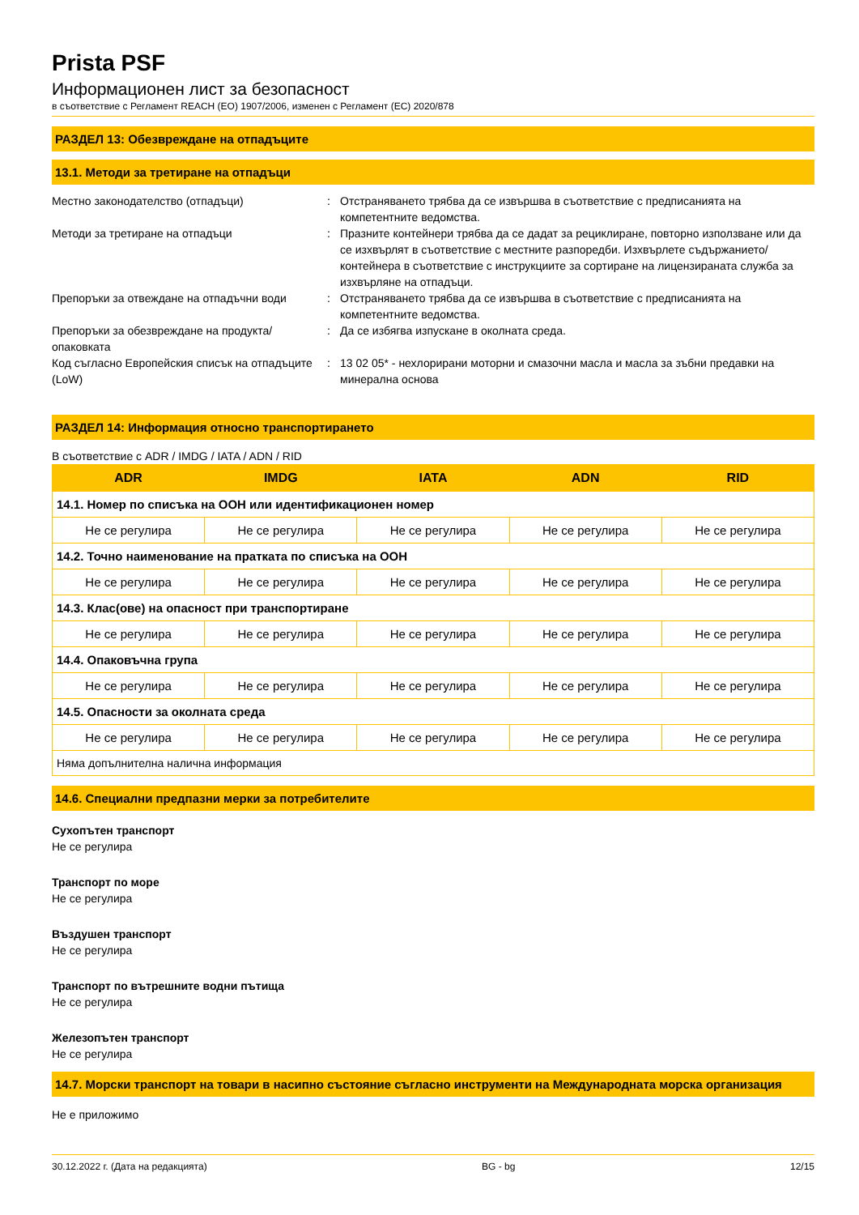Prista PSF
Информационен лист за безопасност
в съответствие с Регламент REACH (ЕО) 1907/2006, изменен с Регламент (ЕС) 2020/878
РАЗДЕЛ 13: Обезвреждане на отпадъците
13.1. Методи за третиране на отпадъци
Местно законодателство (отпадъци) : Отстраняването трябва да се извършва в съответствие с предписанията на компетентните ведомства.
Методи за третиране на отпадъци : Празните контейнери трябва да се дадат за рециклиране, повторно използване или да се изхвърлят в съответствие с местните разпоредби. Изхвърлете съдържанието/контейнера в съответствие с инструкциите за сортиране на лицензираната служба за изхвърляне на отпадъци.
Препоръки за отвеждане на отпадъчни води : Отстраняването трябва да се извършва в съответствие с предписанията на компетентните ведомства.
Препоръки за обезвреждане на продукта/опаковката
: Да се избягва изпускане в околната среда.
Код съгласно Европейския списък на отпадъците (LoW)
: 13 02 05* - нехлорирани моторни и смазочни масла и масла за зъбни предавки на минерална основа
РАЗДЕЛ 14: Информация относно транспортирането
В съответствие с ADR / IMDG / IATA / ADN / RID
| ADR | IMDG | IATA | ADN | RID |
| --- | --- | --- | --- | --- |
| 14.1. Номер по списъка на ООН или идентификационен номер | | | | |
| Не се регулира | Не се регулира | Не се регулира | Не се регулира | Не се регулира |
| 14.2. Точно наименование на пратката по списъка на ООН | | | | |
| Не се регулира | Не се регулира | Не се регулира | Не се регулира | Не се регулира |
| 14.3. Клас(ове) на опасност при транспортиране | | | | |
| Не се регулира | Не се регулира | Не се регулира | Не се регулира | Не се регулира |
| 14.4. Опаковъчна група | | | | |
| Не се регулира | Не се регулира | Не се регулира | Не се регулира | Не се регулира |
| 14.5. Опасности за околната среда | | | | |
| Не се регулира | Не се регулира | Не се регулира | Не се регулира | Не се регулира |
| Няма допълнителна налична информация | | | | |
14.6. Специални предпазни мерки за потребителите
Сухопътен транспорт
Не се регулира
Транспорт по море
Не се регулира
Въздушен транспорт
Не се регулира
Транспорт по вътрешните водни пътища
Не се регулира
Железопътен транспорт
Не се регулира
14.7. Морски транспорт на товари в насипно състояние съгласно инструменти на Международната морска организация
Не е приложимо
30.12.2022 г. (Дата на редакцията) BG - bg 12/15